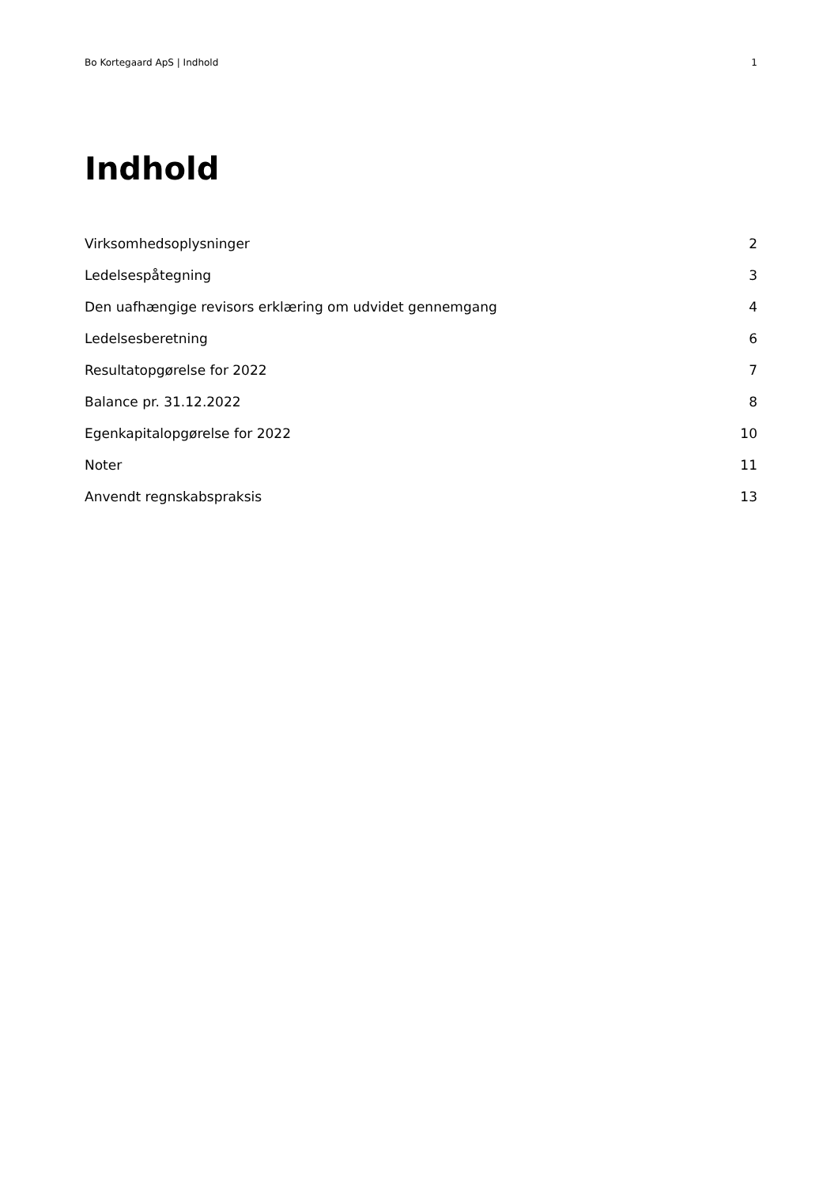Bo Kortegaard ApS | Indhold 1
Indhold
| Virksomhedsoplysninger | 2 |
| Ledelsespåtegning | 3 |
| Den uafhængige revisors erklæring om udvidet gennemgang | 4 |
| Ledelsesberetning | 6 |
| Resultatopgørelse for 2022 | 7 |
| Balance pr. 31.12.2022 | 8 |
| Egenkapitalopgørelse for 2022 | 10 |
| Noter | 11 |
| Anvendt regnskabspraksis | 13 |